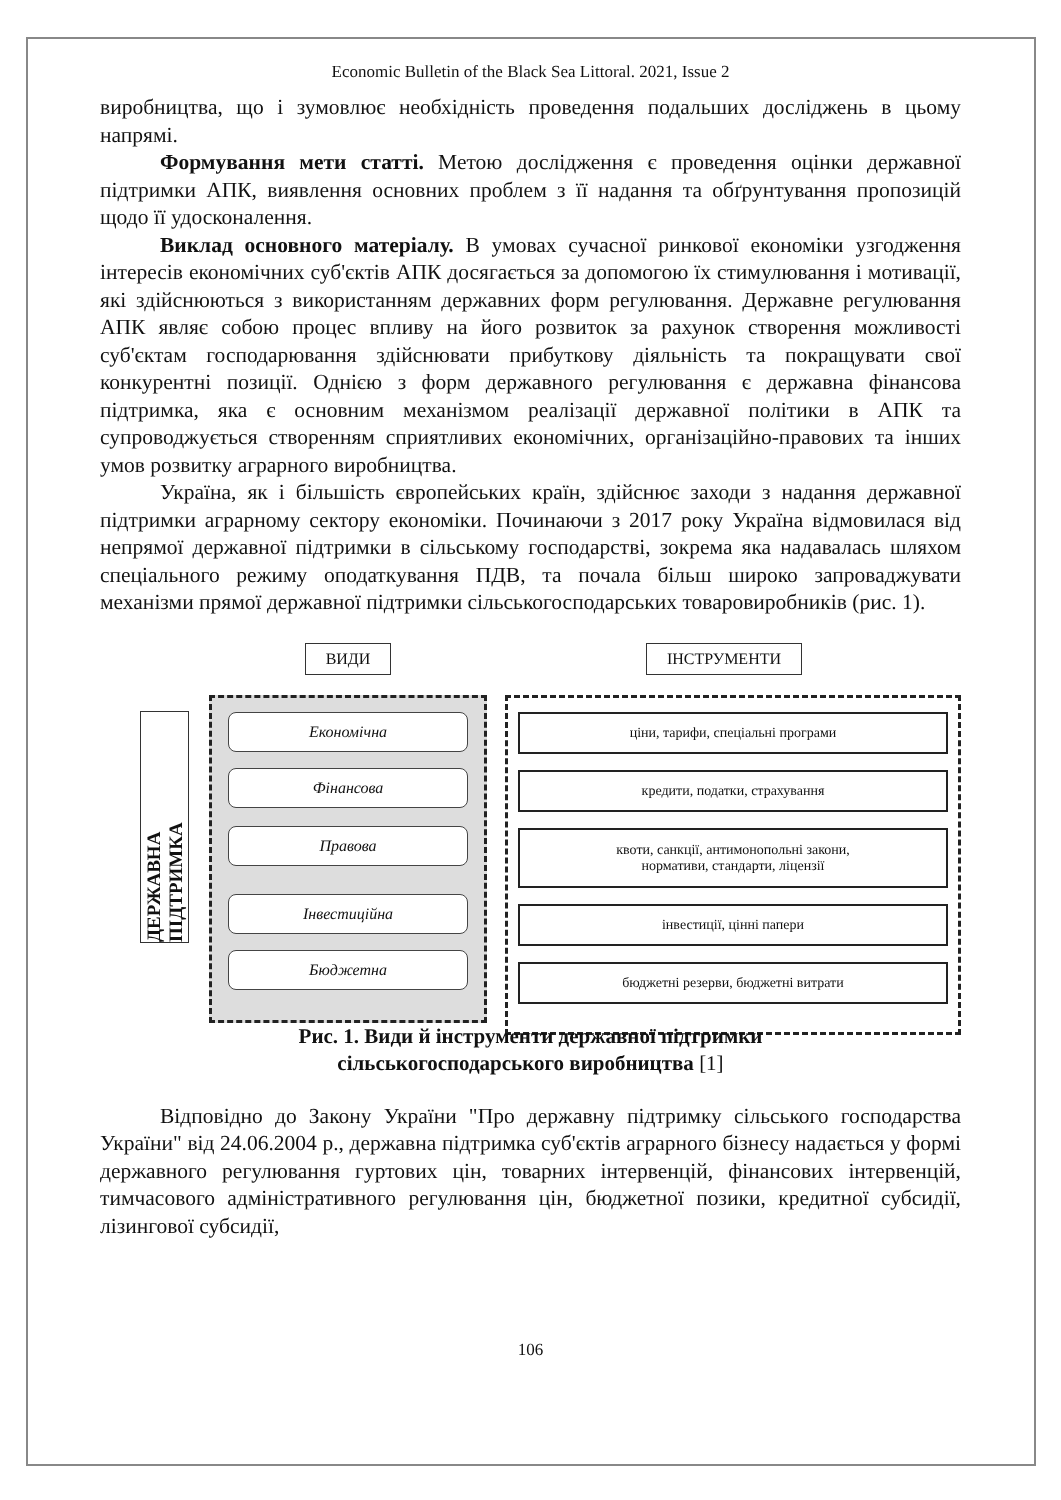Economic Bulletin of the Black Sea Littoral. 2021, Issue 2
виробництва, що і зумовлює необхідність проведення подальших досліджень в цьому напрямі.
Формування мети статті. Метою дослідження є проведення оцінки державної підтримки АПК, виявлення основних проблем з її надання та обґрунтування пропозицій щодо її удосконалення.
Виклад основного матеріалу. В умовах сучасної ринкової економіки узгодження інтересів економічних суб'єктів АПК досягається за допомогою їх стимулювання і мотивації, які здійснюються з використанням державних форм регулювання. Державне регулювання АПК являє собою процес впливу на його розвиток за рахунок створення можливості суб'єктам господарювання здійснювати прибуткову діяльність та покращувати свої конкурентні позиції. Однією з форм державного регулювання є державна фінансова підтримка, яка є основним механізмом реалізації державної політики в АПК та супроводжується створенням сприятливих економічних, організаційно-правових та інших умов розвитку аграрного виробництва.
Україна, як і більшість європейських країн, здійснює заходи з надання державної підтримки аграрному сектору економіки. Починаючи з 2017 року Україна відмовилася від непрямої державної підтримки в сільському господарстві, зокрема яка надавалась шляхом спеціального режиму оподаткування ПДВ, та почала більш широко запроваджувати механізми прямої державної підтримки сільськогосподарських товаровиробників (рис. 1).
ДЕРЖАВНА ПІДТРИМКА
ВИДИ
Економічна
Фінансова
Правова
Інвестиційна
Бюджетна
ІНСТРУМЕНТИ
ціни, тарифи, спеціальні програми
кредити, податки, страхування
квоти, санкції, антимонопольні закони,
нормативи, стандарти, ліцензії
інвестиції, цінні папери
бюджетні резерви, бюджетні витрати
Рис. 1. Види й інструменти державної підтримки
сільськогосподарського виробництва [1]
Відповідно до Закону України "Про державну підтримку сільського господарства України" від 24.06.2004 р., державна підтримка суб'єктів аграрного бізнесу надається у формі державного регулювання гуртових цін, товарних інтервенцій, фінансових інтервенцій, тимчасового адміністративного регулювання цін, бюджетної позики, кредитної субсидії, лізингової субсидії,
106